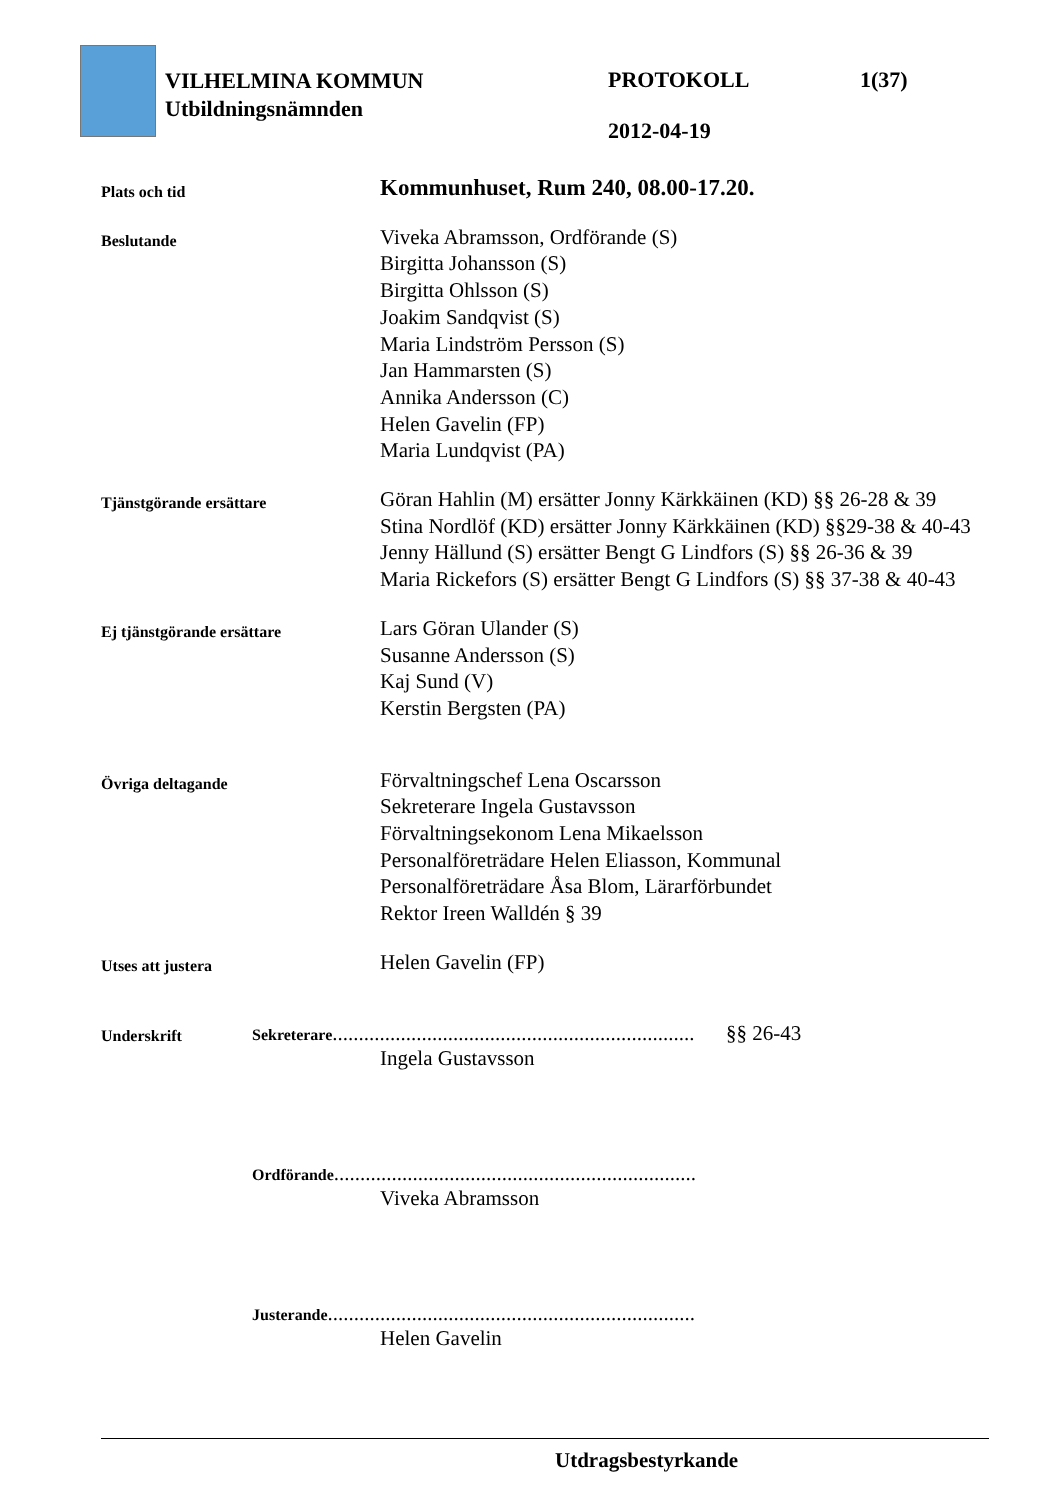VILHELMINA KOMMUN
Utbildningsnämnden
PROTOKOLL 1(37)
2012-04-19
Plats och tid
Kommunhuset, Rum 240, 08.00-17.20.
Beslutande
Viveka Abramsson, Ordförande (S)
Birgitta Johansson (S)
Birgitta Ohlsson (S)
Joakim Sandqvist (S)
Maria Lindström Persson (S)
Jan Hammarsten (S)
Annika Andersson (C)
Helen Gavelin (FP)
Maria Lundqvist (PA)
Tjänstgörande ersättare
Göran Hahlin (M) ersätter Jonny Kärkkäinen (KD) §§ 26-28 & 39
Stina Nordlöf (KD) ersätter Jonny Kärkkäinen (KD) §§29-38 & 40-43
Jenny Hällund (S) ersätter Bengt G Lindfors (S) §§ 26-36 & 39
Maria Rickefors (S) ersätter Bengt G Lindfors (S) §§ 37-38 & 40-43
Ej tjänstgörande ersättare
Lars Göran Ulander (S)
Susanne Andersson (S)
Kaj Sund (V)
Kerstin Bergsten (PA)
Övriga deltagande
Förvaltningschef Lena Oscarsson
Sekreterare Ingela Gustavsson
Förvaltningsekonom Lena Mikaelsson
Personalföreträdare Helen Eliasson, Kommunal
Personalföreträdare Åsa Blom, Lärarförbundet
Rektor Ireen Walldén § 39
Utses att justera
Helen Gavelin (FP)
Underskrift
Sekreterare..................................................................... §§ 26-43
Ingela Gustavsson
Ordförande.....................................................................
Viveka Abramsson
Justerande......................................................................
Helen Gavelin
Utdragsbestyrkande